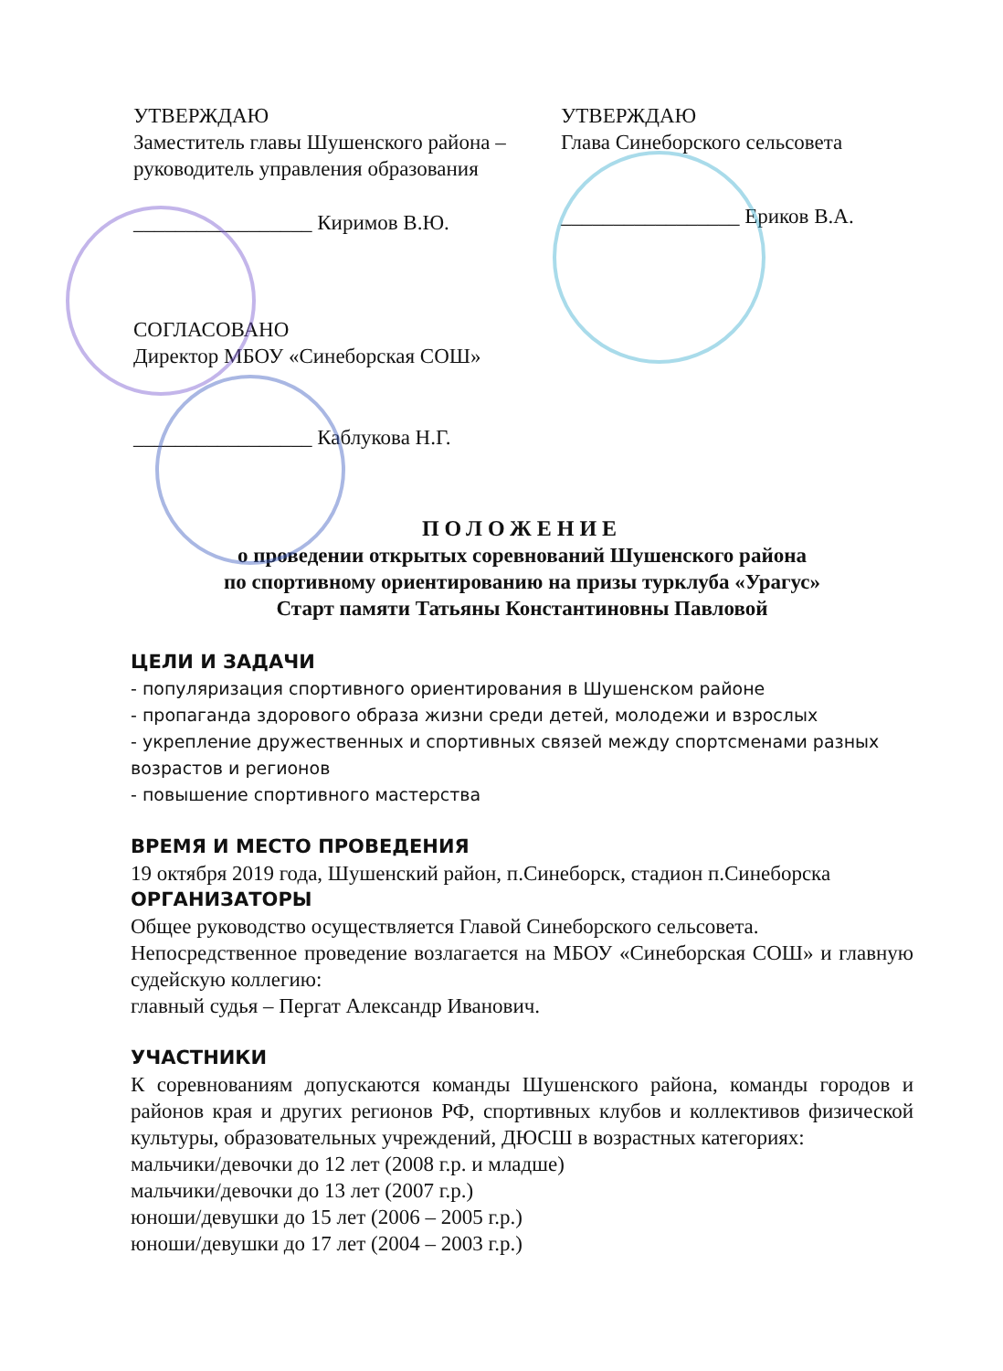УТВЕРЖДАЮ
Заместитель главы Шушенского района – руководитель управления образования
_________________ Киримов В.Ю.
СОГЛАСОВАНО
Директор МБОУ «Синеборская СОШ»
_________________ Каблукова Н.Г.
УТВЕРЖДАЮ
Глава Синеборского сельсовета
_________________ Ериков В.А.
ПОЛОЖЕНИЕ
о проведении открытых соревнований Шушенского района
по спортивному ориентированию на призы турклуба «Урагус»
Старт памяти Татьяны Константиновны Павловой
ЦЕЛИ И ЗАДАЧИ
- популяризация спортивного ориентирования в Шушенском районе
- пропаганда здорового образа жизни среди детей, молодежи и взрослых
- укрепление дружественных и спортивных связей между спортсменами разных возрастов и регионов
- повышение спортивного мастерства
ВРЕМЯ И МЕСТО ПРОВЕДЕНИЯ
19 октября 2019 года, Шушенский район, п.Синеборск, стадион п.Синеборска
ОРГАНИЗАТОРЫ
Общее руководство осуществляется Главой Синеборского сельсовета.
Непосредственное проведение возлагается на МБОУ «Синеборская СОШ» и главную судейскую коллегию:
главный судья – Пергат Александр Иванович.
УЧАСТНИКИ
К соревнованиям допускаются команды Шушенского района, команды городов и районов края и других регионов РФ, спортивных клубов и коллективов физической культуры, образовательных учреждений, ДЮСШ в возрастных категориях:
мальчики/девочки до 12 лет (2008 г.р. и младше)
мальчики/девочки до 13 лет (2007 г.р.)
юноши/девушки до 15 лет (2006 – 2005 г.р.)
юноши/девушки до 17 лет (2004 – 2003 г.р.)